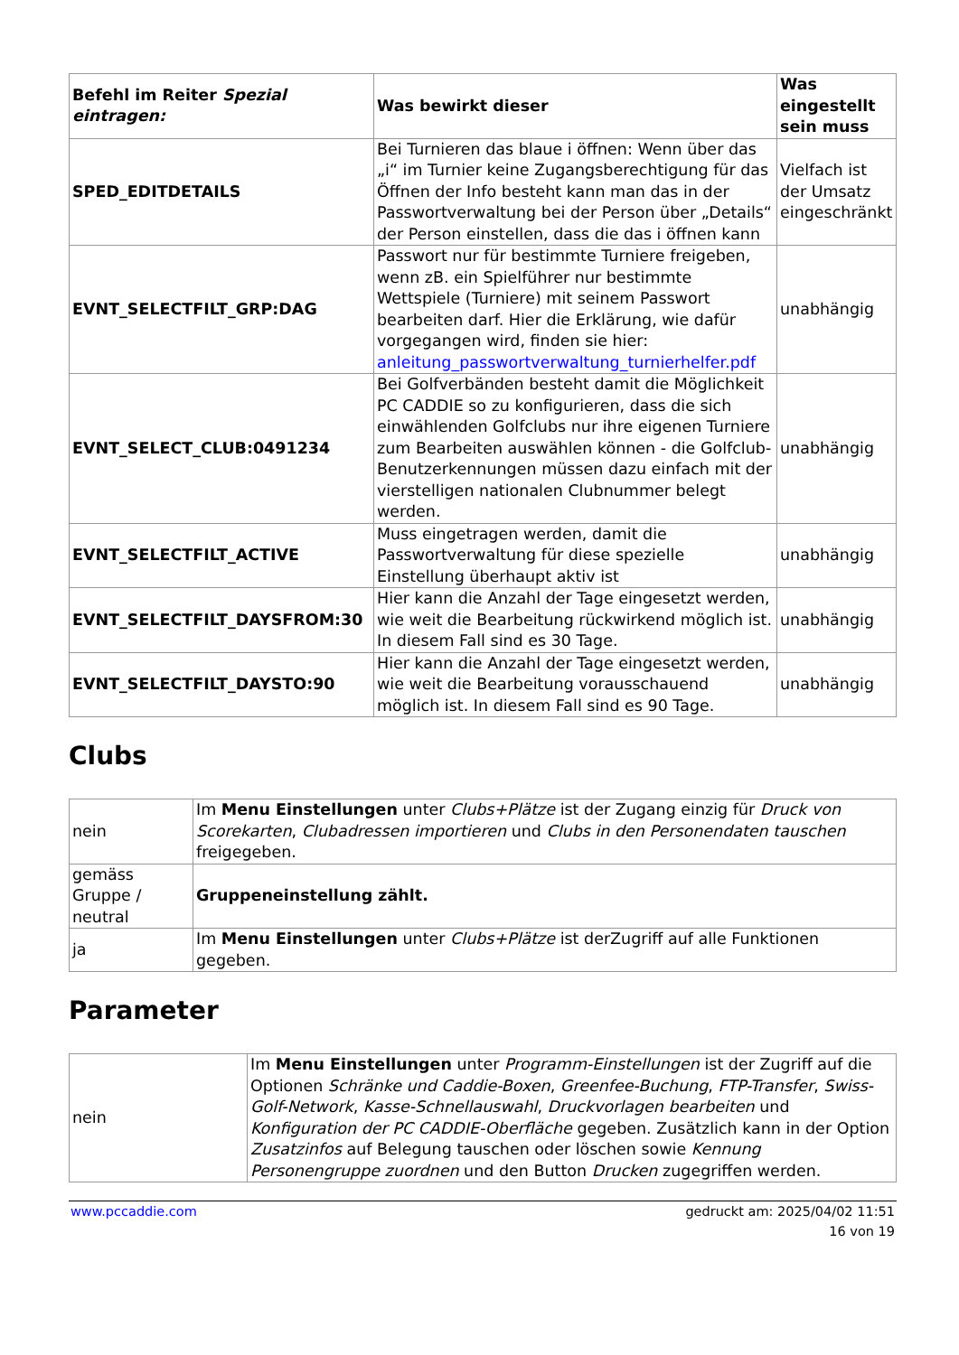| Befehl im Reiter Spezial eintragen: | Was bewirkt dieser | Was eingestellt sein muss |
| --- | --- | --- |
| SPED_EDITDETAILS | Bei Turnieren das blaue i öffnen: Wenn über das „i“ im Turnier keine Zugangsberechtigung für das Öffnen der Info besteht kann man das in der Passwortverwaltung bei der Person über „Details“ der Person einstellen, dass die das i öffnen kann | Vielfach ist der Umsatz eingeschränkt |
| EVNT_SELECTFILT_GRP:DAG | Passwort nur für bestimmte Turniere freigeben, wenn zB. ein Spielführer nur bestimmte Wettspiele (Turniere) mit seinem Passwort bearbeiten darf. Hier die Erklärung, wie dafür vorgegangen wird, finden sie hier: anleitung_passwortverwaltung_turnierhelfer.pdf | unabhängig |
| EVNT_SELECT_CLUB:0491234 | Bei Golfverbänden besteht damit die Möglichkeit PC CADDIE so zu konfigurieren, dass die sich einwählenden Golfclubs nur ihre eigenen Turniere zum Bearbeiten auswählen können - die Golfclub-Benutzerkennungen müssen dazu einfach mit der vierstelligen nationalen Clubnummer belegt werden. | unabhängig |
| EVNT_SELECTFILT_ACTIVE | Muss eingetragen werden, damit die Passwortverwaltung für diese spezielle Einstellung überhaupt aktiv ist | unabhängig |
| EVNT_SELECTFILT_DAYSFROM:30 | Hier kann die Anzahl der Tage eingesetzt werden, wie weit die Bearbeitung rückwirkend möglich ist. In diesem Fall sind es 30 Tage. | unabhängig |
| EVNT_SELECTFILT_DAYSTO:90 | Hier kann die Anzahl der Tage eingesetzt werden, wie weit die Bearbeitung vorausschauend möglich ist. In diesem Fall sind es 90 Tage. | unabhängig |
Clubs
| nein | Im Menu Einstellungen unter Clubs+Plätze ist der Zugang einzig für Druck von Scorekarten , Clubadressen importieren und Clubs in den Personendaten tauschen freigegeben. |
| gemäss Gruppe / neutral | Gruppeneinstellung zählt. |
| ja | Im Menu Einstellungen unter Clubs+Plätze ist derZugriff auf alle Funktionen gegeben. |
Parameter
| nein | Im Menu Einstellungen unter Programm-Einstellungen ist der Zugriff auf die Optionen Schränke und Caddie-Boxen , Greenfee-Buchung , FTP-Transfer , Swiss-Golf-Network , Kasse-Schnellauswahl , Druckvorlagen bearbeiten und Konfiguration der PC CADDIE-Oberfläche gegeben. Zusätzlich kann in der Option Zusatzinfos auf Belegung tauschen oder löschen sowie Kennung Personengruppe zuordnen und den Button Drucken zugegriffen werden. |
www.pccaddie.com gedruckt am: 2025/04/02 11:51
16 von 19